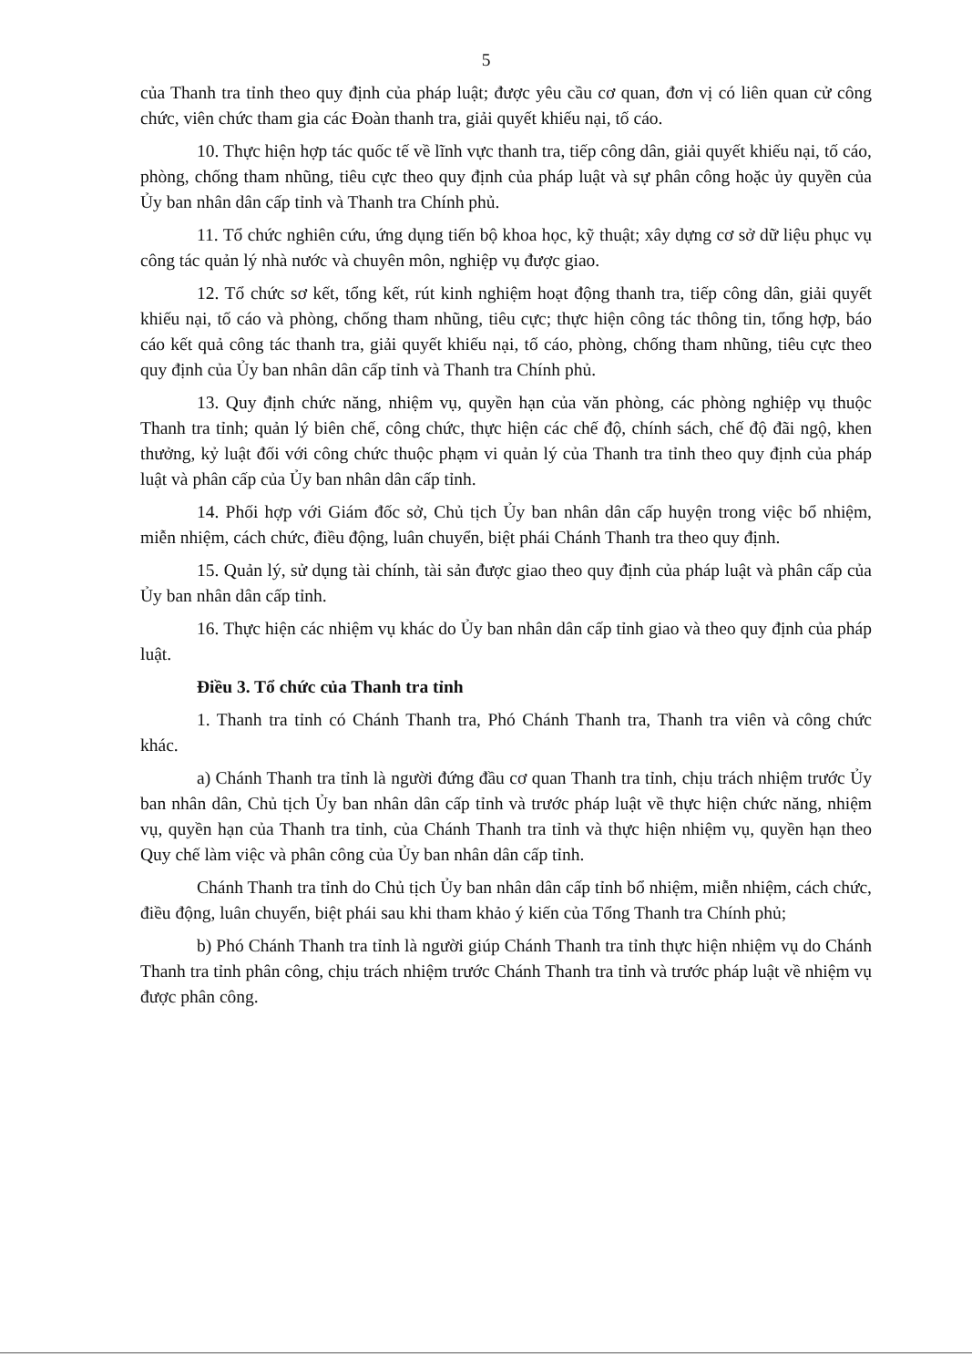5
của Thanh tra tỉnh theo quy định của pháp luật; được yêu cầu cơ quan, đơn vị có liên quan cử công chức, viên chức tham gia các Đoàn thanh tra, giải quyết khiếu nại, tố cáo.
10. Thực hiện hợp tác quốc tế về lĩnh vực thanh tra, tiếp công dân, giải quyết khiếu nại, tố cáo, phòng, chống tham nhũng, tiêu cực theo quy định của pháp luật và sự phân công hoặc ủy quyền của Ủy ban nhân dân cấp tỉnh và Thanh tra Chính phủ.
11. Tổ chức nghiên cứu, ứng dụng tiến bộ khoa học, kỹ thuật; xây dựng cơ sở dữ liệu phục vụ công tác quản lý nhà nước và chuyên môn, nghiệp vụ được giao.
12. Tổ chức sơ kết, tổng kết, rút kinh nghiệm hoạt động thanh tra, tiếp công dân, giải quyết khiếu nại, tố cáo và phòng, chống tham nhũng, tiêu cực; thực hiện công tác thông tin, tổng hợp, báo cáo kết quả công tác thanh tra, giải quyết khiếu nại, tố cáo, phòng, chống tham nhũng, tiêu cực theo quy định của Ủy ban nhân dân cấp tỉnh và Thanh tra Chính phủ.
13. Quy định chức năng, nhiệm vụ, quyền hạn của văn phòng, các phòng nghiệp vụ thuộc Thanh tra tỉnh; quản lý biên chế, công chức, thực hiện các chế độ, chính sách, chế độ đãi ngộ, khen thưởng, kỷ luật đối với công chức thuộc phạm vi quản lý của Thanh tra tỉnh theo quy định của pháp luật và phân cấp của Ủy ban nhân dân cấp tỉnh.
14. Phối hợp với Giám đốc sở, Chủ tịch Ủy ban nhân dân cấp huyện trong việc bổ nhiệm, miễn nhiệm, cách chức, điều động, luân chuyển, biệt phái Chánh Thanh tra theo quy định.
15. Quản lý, sử dụng tài chính, tài sản được giao theo quy định của pháp luật và phân cấp của Ủy ban nhân dân cấp tỉnh.
16. Thực hiện các nhiệm vụ khác do Ủy ban nhân dân cấp tỉnh giao và theo quy định của pháp luật.
Điều 3. Tổ chức của Thanh tra tỉnh
1. Thanh tra tỉnh có Chánh Thanh tra, Phó Chánh Thanh tra, Thanh tra viên và công chức khác.
a) Chánh Thanh tra tỉnh là người đứng đầu cơ quan Thanh tra tỉnh, chịu trách nhiệm trước Ủy ban nhân dân, Chủ tịch Ủy ban nhân dân cấp tỉnh và trước pháp luật về thực hiện chức năng, nhiệm vụ, quyền hạn của Thanh tra tỉnh, của Chánh Thanh tra tỉnh và thực hiện nhiệm vụ, quyền hạn theo Quy chế làm việc và phân công của Ủy ban nhân dân cấp tỉnh.
Chánh Thanh tra tỉnh do Chủ tịch Ủy ban nhân dân cấp tỉnh bổ nhiệm, miễn nhiệm, cách chức, điều động, luân chuyển, biệt phái sau khi tham khảo ý kiến của Tổng Thanh tra Chính phủ;
b) Phó Chánh Thanh tra tỉnh là người giúp Chánh Thanh tra tỉnh thực hiện nhiệm vụ do Chánh Thanh tra tỉnh phân công, chịu trách nhiệm trước Chánh Thanh tra tỉnh và trước pháp luật về nhiệm vụ được phân công.